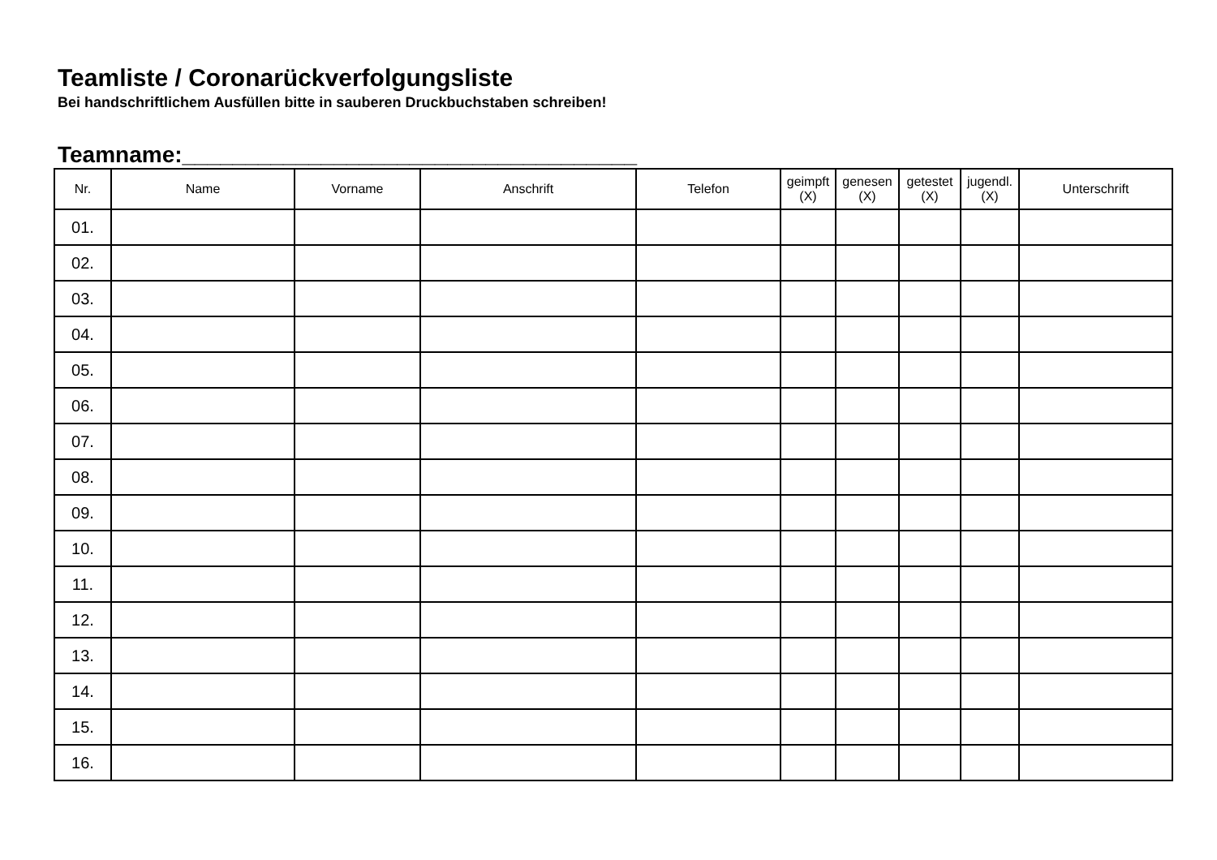Teamliste / Coronarückverfolgungsliste
Bei handschriftlichem Ausfüllen bitte in sauberen Druckbuchstaben schreiben!
Teamname:____________________________________
| Nr. | Name | Vorname | Anschrift | Telefon | geimpft (X) | genesen (X) | getestet (X) | jugendl. (X) | Unterschrift |
| --- | --- | --- | --- | --- | --- | --- | --- | --- | --- |
| 01. | | | | | | | | | |
| 02. | | | | | | | | | |
| 03. | | | | | | | | | |
| 04. | | | | | | | | | |
| 05. | | | | | | | | | |
| 06. | | | | | | | | | |
| 07. | | | | | | | | | |
| 08. | | | | | | | | | |
| 09. | | | | | | | | | |
| 10. | | | | | | | | | |
| 11. | | | | | | | | | |
| 12. | | | | | | | | | |
| 13. | | | | | | | | | |
| 14. | | | | | | | | | |
| 15. | | | | | | | | | |
| 16. | | | | | | | | | |